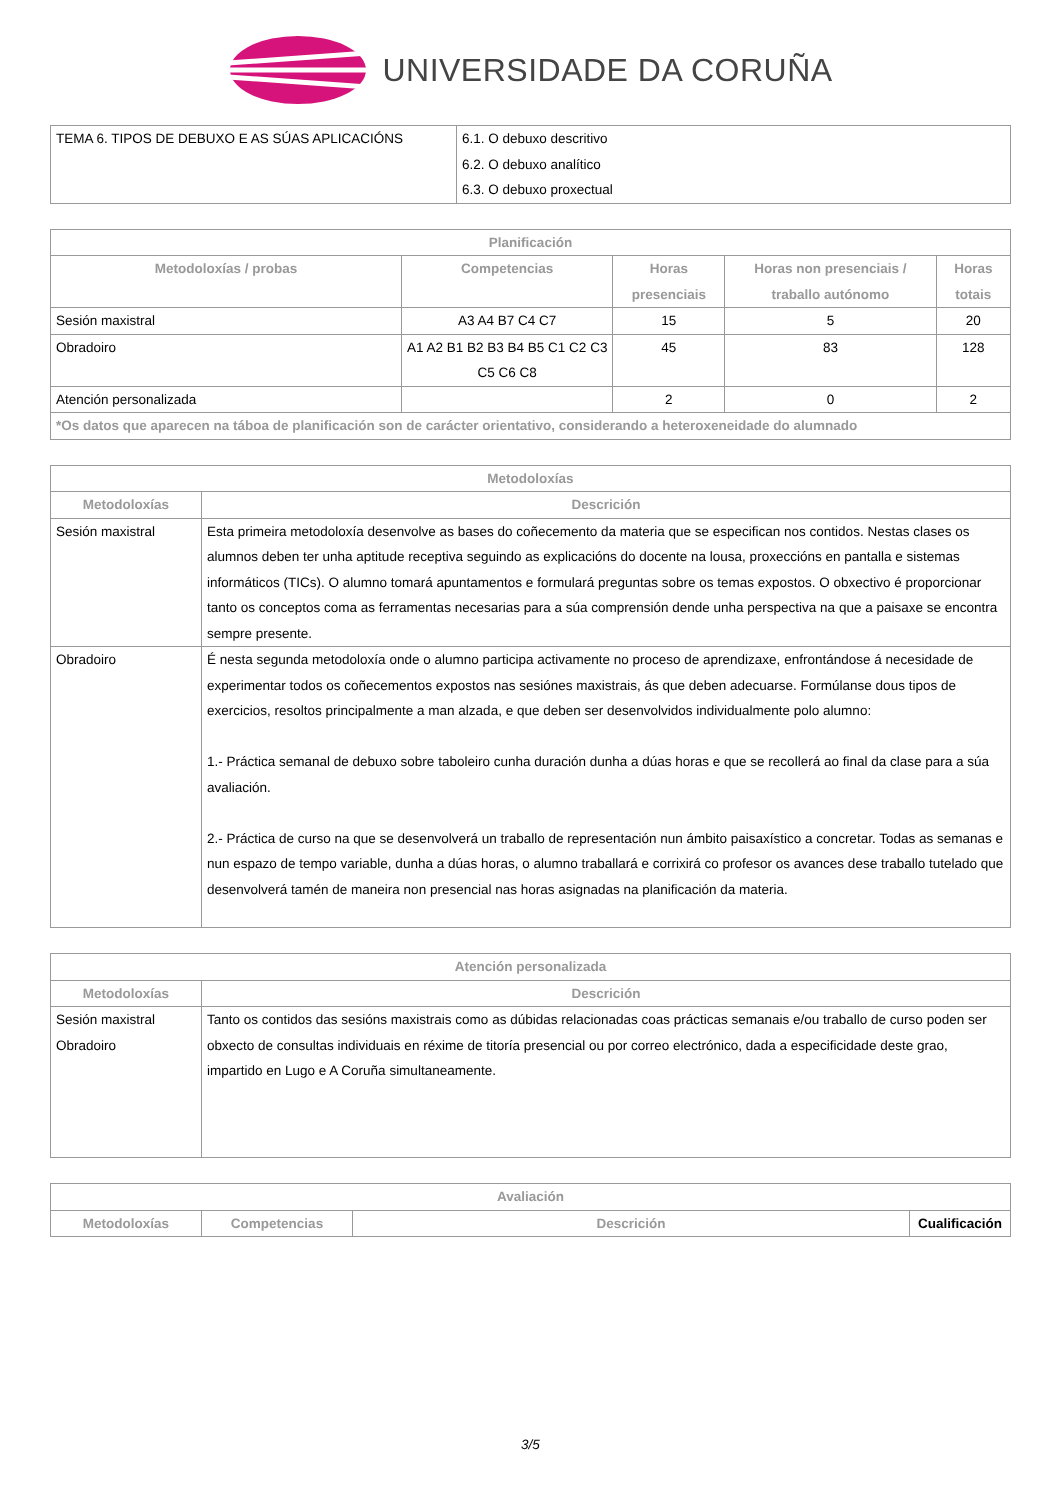UNIVERSIDADE DA CORUÑA
| TEMA 6. TIPOS DE DEBUXO E AS SÚAS APLICACIÓNS | 6.1. O debuxo descritivo 6.2. O debuxo analítico 6.3. O debuxo proxectual |
| Planificación | | | | |
| --- | --- | --- | --- | --- |
| Metodoloxías / probas | Competencias | Horas presenciais | Horas non presenciais / traballo autónomo | Horas totais |
| Sesión maxistral | A3 A4 B7 C4 C7 | 15 | 5 | 20 |
| Obradoiro | A1 A2 B1 B2 B3 B4 B5 C1 C2 C3 C5 C6 C8 | 45 | 83 | 128 |
| Atención personalizada | | 2 | 0 | 2 |
| *Os datos que aparecen na táboa de planificación son de carácter orientativo, considerando a heteroxeneidade do alumnado | | | | |
| Metodoloxías | |
| --- | --- |
| Metodoloxías | Descrición |
| Sesión maxistral | Esta primeira metodoloxía desenvolve as bases do coñecemento da materia que se especifican nos contidos. Nestas clases os alumnos deben ter unha aptitude receptiva seguindo as explicacións do docente na lousa, proxeccións en pantalla e sistemas informáticos (TICs). O alumno tomará apuntamentos e formulará preguntas sobre os temas expostos. O obxectivo é proporcionar tanto os conceptos coma as ferramentas necesarias para a súa comprensión dende unha perspectiva na que a paisaxe se encontra sempre presente. |
| Obradoiro | É nesta segunda metodoloxía onde o alumno participa activamente no proceso de aprendizaxe, enfrontándose á necesidade de experimentar todos os coñecementos expostos nas sesiónes maxistrais, ás que deben adecuarse. Formúlanse dous tipos de exercicios, resoltos principalmente a man alzada, e que deben ser desenvolvidos individualmente polo alumno: 1.- Práctica semanal de debuxo sobre taboleiro cunha duración dunha a dúas horas e que se recollerá ao final da clase para a súa avaliación. 2.- Práctica de curso na que se desenvolverá un traballo de representación nun ámbito paisaxístico a concretar. Todas as semanas e nun espazo de tempo variable, dunha a dúas horas, o alumno traballará e corrixirá co profesor os avances dese traballo tutelado que desenvolverá tamén de maneira non presencial nas horas asignadas na planificación da materia. |
| Atención personalizada | |
| --- | --- |
| Metodoloxías | Descrición |
| Sesión maxistral Obradoiro | Tanto os contidos das sesións maxistrais como as dúbidas relacionadas coas prácticas semanais e/ou traballo de curso poden ser obxecto de consultas individuais en réxime de titoría presencial ou por correo electrónico, dada a especificidade deste grao, impartido en Lugo e A Coruña simultaneamente. |
| Avaliación | | | |
| --- | --- | --- | --- |
| Metodoloxías | Competencias | Descrición | Cualificación |
3/5